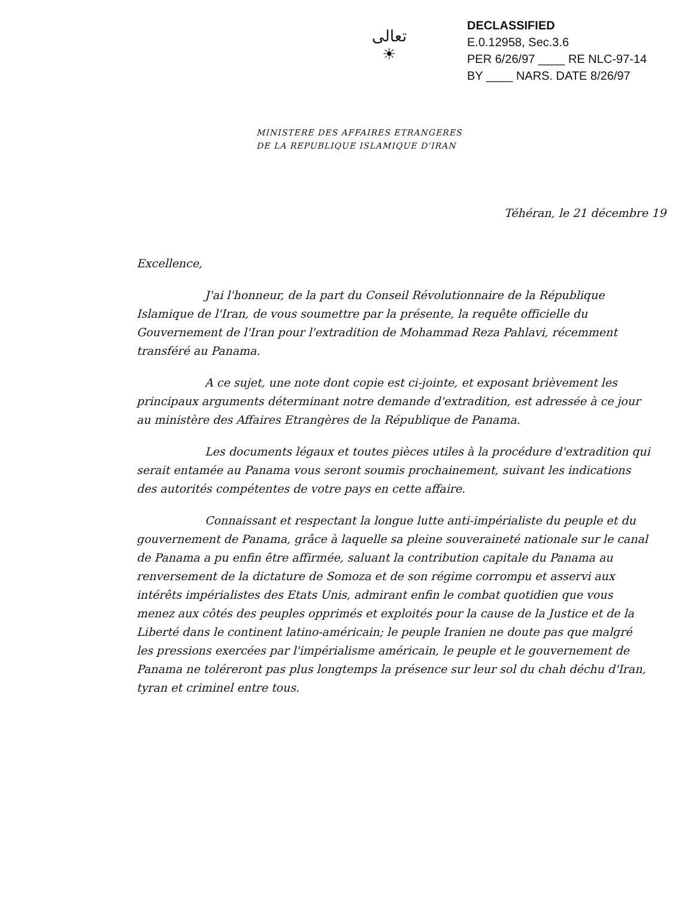تعالی
☀
DECLASSIFIED
E.0.12958, Sec.3.6
PER 6/26/97 ____ RE NLC-97-14
BY ____ NARS. DATE 8/26/97
MINISTERE DES AFFAIRES ETRANGERES
DE LA REPUBLIQUE ISLAMIQUE D'IRAN
Téhéran, le 21 décembre 19
Excellence,
J'ai l'honneur, de la part du Conseil Révolutionnaire de la République Islamique de l'Iran, de vous soumettre par la présente, la requête officielle du Gouvernement de l'Iran pour l'extradition de Mohammad Reza Pahlavi, récemment transféré au Panama.
A ce sujet, une note dont copie est ci-jointe, et exposant brièvement les principaux arguments déterminant notre demande d'extradition, est adressée à ce jour au ministère des Affaires Etrangères de la République de Panama.
Les documents légaux et toutes pièces utiles à la procédure d'extradition qui serait entamée au Panama vous seront soumis prochainement, suivant les indications des autorités compétentes de votre pays en cette affaire.
Connaissant et respectant la longue lutte anti-impérialiste du peuple et du gouvernement de Panama, grâce à laquelle sa pleine souveraineté nationale sur le canal de Panama a pu enfin être affirmée, saluant la contribution capitale du Panama au renversement de la dictature de Somoza et de son régime corrompu et asservi aux intérêts impérialistes des Etats Unis, admirant enfin le combat quotidien que vous menez aux côtés des peuples opprimés et exploités pour la cause de la Justice et de la Liberté dans le continent latino-américain; le peuple Iranien ne doute pas que malgré les pressions exercées par l'impérialisme américain, le peuple et le gouvernement de Panama ne toléreront pas plus longtemps la présence sur leur sol du chah déchu d'Iran, tyran et criminel entre tous.